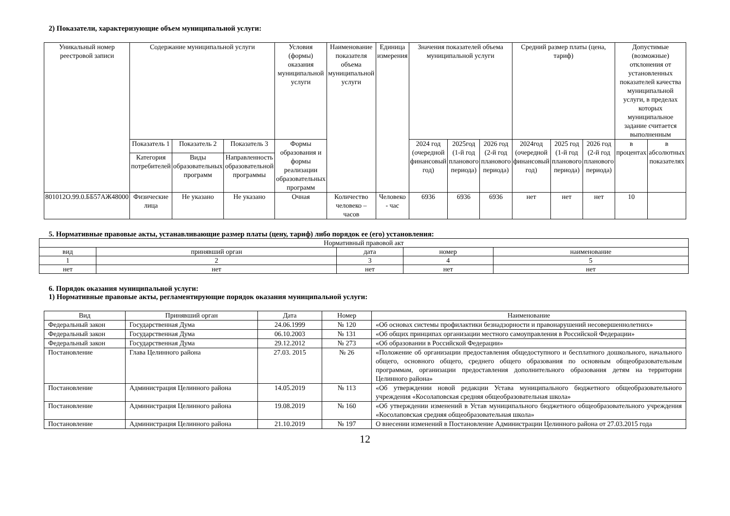2) Показатели, характеризующие объем муниципальной услуги:
| Уникальный номер реестровой записи | Содержание муниципальной услуги | | | Условия (формы) оказания муниципальной услуги | Наименование показателя объема муниципальной услуги | Единица измерения | Значения показателей объема муниципальной услуги | | | Средний размер платы (цена, тариф) | | | Допустимые (возможные) отклонения от установленных показателей качества муниципальной услуги, в пределах которых муниципальное задание считается выполненным | |
| --- | --- | --- | --- | --- | --- | --- | --- | --- | --- | --- | --- | --- | --- | --- |
| | Показатель 1 | Показатель 2 | Показатель 3 | Формы образования и формы реализации образовательных программ | | | 2024 год (очередной финансовый год) | 2025год (1-й год планового периода) | 2026 год (2-й год планового периода) | 2024год (очередной финансовый год) | 2025 год (1-й год планового периода) | 2026 год (2-й год планового периода) | в процентах | в абсолютных показателях |
| | Категория потребителей | Виды образовательных программ | Направленность образовательной программы | | | | | | | | | | | |
| 801012О.99.0.ББ57АЖ48000 | Физические лица | Не указано | Не указано | Очная | Количество человеко – часов | Человеко - час | 6936 | 6936 | 6936 | нет | нет | нет | 10 | |
5. Нормативные правовые акты, устанавливающие размер платы (цену, тариф) либо порядок ее (его) установления:
| Нормативный правовой акт | | | | |
| вид | принявший орган | дата | номер | наименование |
| 1 | 2 | 3 | 4 | 5 |
| нет | нет | нет | нет | нет |
6. Порядок оказания муниципальной услуги:
1) Нормативные правовые акты, регламентирующие порядок оказания муниципальной услуги:
| Вид | Принявший орган | Дата | Номер | Наименование |
| Федеральный закон | Государственная Дума | 24.06.1999 | № 120 | «Об основах системы профилактики безнадзорности и правонарушений несовершеннолетних» |
| Федеральный закон | Государственная Дума | 06.10.2003 | № 131 | «Об общих принципах организации местного самоуправления в Российской Федерации» |
| Федеральный закон | Государственная Дума | 29.12.2012 | № 273 | «Об образовании в Российской Федерации» |
| Постановление | Глава Целинного района | 27.03. 2015 | № 26 | «Положение об организации предоставления общедоступного и бесплатного дошкольного, начального общего, основного общего, среднего общего образования по основным общеобразовательным программам, организации предоставления дополнительного образования детям на территории Целинного района» |
| Постановление | Администрация Целинного района | 14.05.2019 | № 113 | «Об утверждении новой редакции Устава муниципального бюджетного общеобразовательного учреждения «Косолаповская средняя общеобразовательная школа» |
| Постановление | Администрация Целинного района | 19.08.2019 | № 160 | «Об утверждении изменений в Устав муниципального бюджетного общеобразовательного учреждения «Косолаповская средняя общеобразовательная школа» |
| Постановление | Администрация Целинного района | 21.10.2019 | № 197 | О внесении изменений в Постановление Администрации Целинного района от 27.03.2015 года |
12